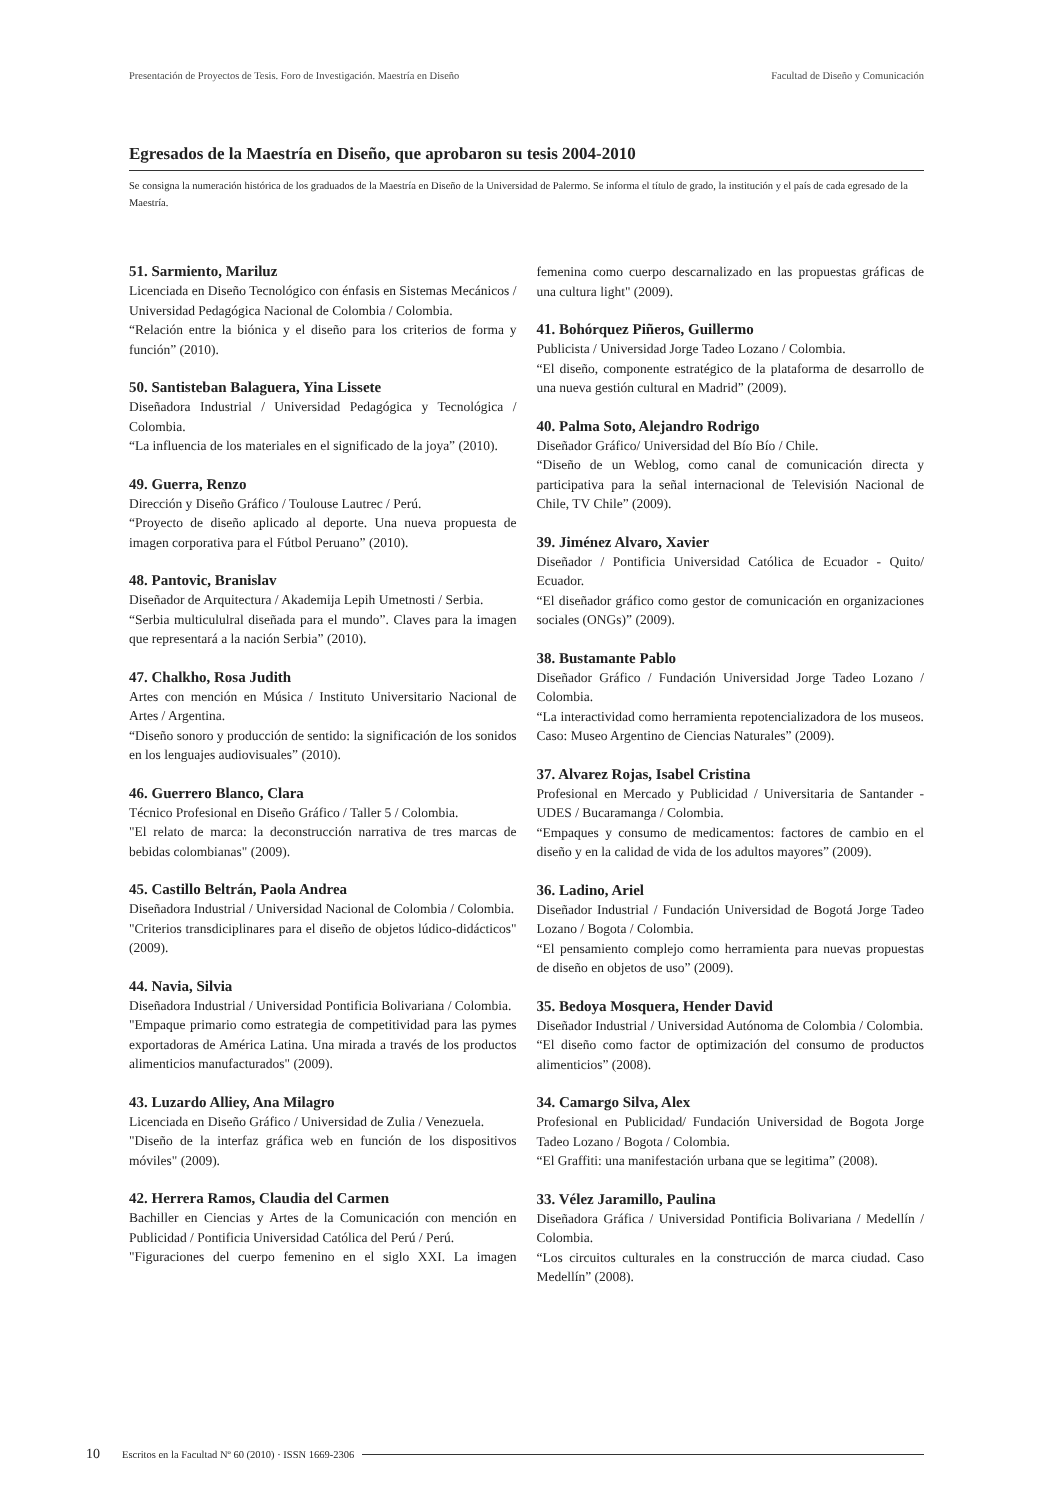Presentación de Proyectos de Tesis. Foro de Investigación. Maestría en Diseño Facultad de Diseño y Comunicación
Egresados de la Maestría en Diseño, que aprobaron su tesis 2004-2010
Se consigna la numeración histórica de los graduados de la Maestría en Diseño de la Universidad de Palermo. Se informa el título de grado, la institución y el país de cada egresado de la Maestría.
51. Sarmiento, Mariluz
Licenciada en Diseño Tecnológico con énfasis en Sistemas Mecánicos / Universidad Pedagógica Nacional de Colombia / Colombia.
“Relación entre la biónica y el diseño para los criterios de forma y función” (2010).
50. Santisteban Balaguera, Yina Lissete
Diseñadora Industrial / Universidad Pedagógica y Tecnológica / Colombia.
“La influencia de los materiales en el significado de la joya” (2010).
49. Guerra, Renzo
Dirección y Diseño Gráfico / Toulouse Lautrec / Perú.
“Proyecto de diseño aplicado al deporte. Una nueva propuesta de imagen corporativa para el Fútbol Peruano” (2010).
48. Pantovic, Branislav
Diseñador de Arquitectura / Akademija Lepih Umetnosti / Serbia.
“Serbia multicululral diseñada para el mundo”. Claves para la imagen que representará a la nación Serbia” (2010).
47. Chalkho, Rosa Judith
Artes con mención en Música / Instituto Universitario Nacional de Artes / Argentina.
“Diseño sonoro y producción de sentido: la significación de los sonidos en los lenguajes audiovisuales” (2010).
46. Guerrero Blanco, Clara
Técnico Profesional en Diseño Gráfico / Taller 5 / Colombia.
"El relato de marca: la deconstrucción narrativa de tres marcas de bebidas colombianas" (2009).
45. Castillo Beltrán, Paola Andrea
Diseñadora Industrial / Universidad Nacional de Colombia / Colombia.
"Criterios transdiciplinares para el diseño de objetos lúdico-didácticos" (2009).
44. Navia, Silvia
Diseñadora Industrial / Universidad Pontificia Bolivariana / Colombia.
"Empaque primario como estrategia de competitividad para las pymes exportadoras de América Latina. Una mirada a través de los productos alimenticios manufacturados" (2009).
43. Luzardo Alliey, Ana Milagro
Licenciada en Diseño Gráfico / Universidad de Zulia / Venezuela.
"Diseño de la interfaz gráfica web en función de los dispositivos móviles" (2009).
42. Herrera Ramos, Claudia del Carmen
Bachiller en Ciencias y Artes de la Comunicación con mención en Publicidad / Pontificia Universidad Católica del Perú / Perú.
"Figuraciones del cuerpo femenino en el siglo XXI. La imagen femenina como cuerpo descarnalizado en las propuestas gráficas de una cultura light" (2009).
41. Bohórquez Piñeros, Guillermo
Publicista / Universidad Jorge Tadeo Lozano / Colombia.
“El diseño, componente estratégico de la plataforma de desarrollo de una nueva gestión cultural en Madrid” (2009).
40. Palma Soto, Alejandro Rodrigo
Diseñador Gráfico/ Universidad del Bío Bío / Chile.
“Diseño de un Weblog, como canal de comunicación directa y participativa para la señal internacional de Televisión Nacional de Chile, TV Chile” (2009).
39. Jiménez Alvaro, Xavier
Diseñador / Pontificia Universidad Católica de Ecuador - Quito/ Ecuador.
“El diseñador gráfico como gestor de comunicación en organizaciones sociales (ONGs)” (2009).
38. Bustamante Pablo
Diseñador Gráfico / Fundación Universidad Jorge Tadeo Lozano / Colombia.
“La interactividad como herramienta repotencializadora de los museos. Caso: Museo Argentino de Ciencias Naturales” (2009).
37. Alvarez Rojas, Isabel Cristina
Profesional en Mercado y Publicidad / Universitaria de Santander - UDES / Bucaramanga / Colombia.
“Empaques y consumo de medicamentos: factores de cambio en el diseño y en la calidad de vida de los adultos mayores” (2009).
36. Ladino, Ariel
Diseñador Industrial / Fundación Universidad de Bogotá Jorge Tadeo Lozano / Bogota / Colombia.
“El pensamiento complejo como herramienta para nuevas propuestas de diseño en objetos de uso” (2009).
35. Bedoya Mosquera, Hender David
Diseñador Industrial / Universidad Autónoma de Colombia / Colombia.
“El diseño como factor de optimización del consumo de productos alimenticios” (2008).
34. Camargo Silva, Alex
Profesional en Publicidad/ Fundación Universidad de Bogota Jorge Tadeo Lozano / Bogota / Colombia.
“El Graffiti: una manifestación urbana que se legitima” (2008).
33. Vélez Jaramillo, Paulina
Diseñadora Gráfica / Universidad Pontificia Bolivariana / Medellín / Colombia.
“Los circuitos culturales en la construcción de marca ciudad. Caso Medellín” (2008).
10 Escritos en la Facultad Nº 60 (2010) · ISSN 1669-2306